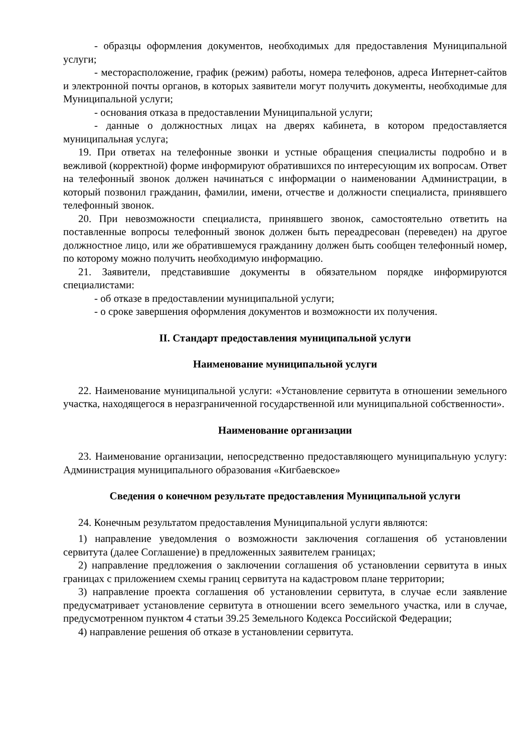- образцы оформления документов, необходимых для предоставления Муниципальной услуги;
- месторасположение, график (режим) работы, номера телефонов, адреса Интернет-сайтов и электронной почты органов, в которых заявители могут получить документы, необходимые для Муниципальной услуги;
- основания отказа в предоставлении Муниципальной услуги;
- данные о должностных лицах на дверях кабинета, в котором предоставляется муниципальная услуга;
19. При ответах на телефонные звонки и устные обращения специалисты подробно и в вежливой (корректной) форме информируют обратившихся по интересующим их вопросам. Ответ на телефонный звонок должен начинаться с информации о наименовании Администрации, в который позвонил гражданин, фамилии, имени, отчестве и должности специалиста, принявшего телефонный звонок.
20. При невозможности специалиста, принявшего звонок, самостоятельно ответить на поставленные вопросы телефонный звонок должен быть переадресован (переведен) на другое должностное лицо, или же обратившемуся гражданину должен быть сообщен телефонный номер, по которому можно получить необходимую информацию.
21. Заявители, представившие документы в обязательном порядке информируются специалистами:
- об отказе в предоставлении муниципальной услуги;
- о сроке завершения оформления документов и возможности их получения.
II. Стандарт предоставления муниципальной услуги
Наименование муниципальной услуги
22. Наименование муниципальной услуги: «Установление сервитута в отношении земельного участка, находящегося в неразграниченной государственной или муниципальной собственности».
Наименование организации
23. Наименование организации, непосредственно предоставляющего муниципальную услугу: Администрация муниципального образования «Кигбаевское»
Сведения о конечном результате предоставления Муниципальной услуги
24. Конечным результатом предоставления Муниципальной услуги являются:
1) направление уведомления о возможности заключения соглашения об установлении сервитута (далее Соглашение) в предложенных заявителем границах;
2) направление предложения о заключении соглашения об установлении сервитута в иных границах с приложением схемы границ сервитута на кадастровом плане территории;
3) направление проекта соглашения об установлении сервитута, в случае если заявление предусматривает установление сервитута в отношении всего земельного участка, или в случае, предусмотренном пунктом 4 статьи 39.25 Земельного Кодекса Российской Федерации;
4) направление решения об отказе в установлении сервитута.